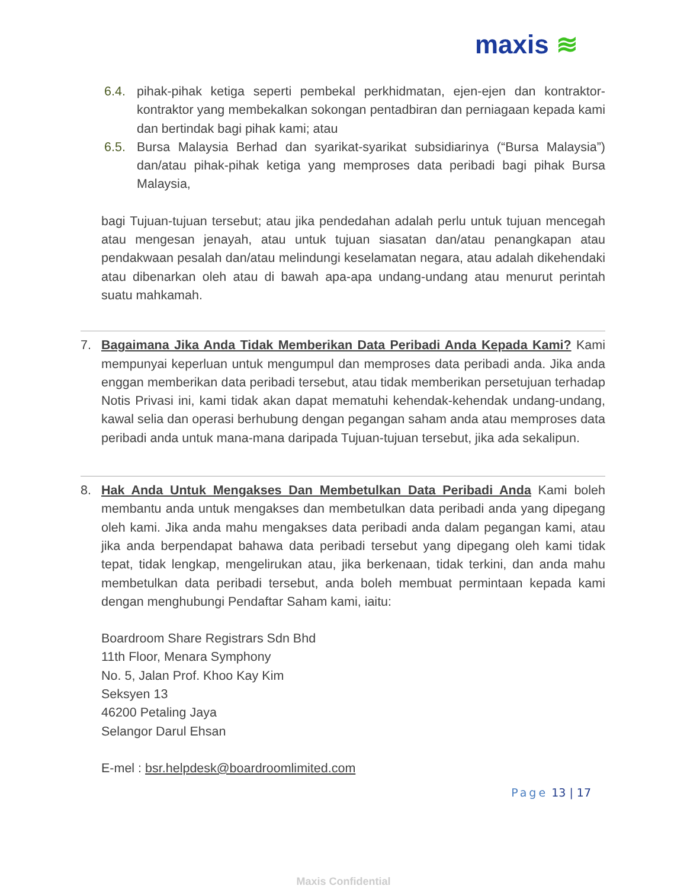maxis ≋
6.4. pihak-pihak ketiga seperti pembekal perkhidmatan, ejen-ejen dan kontraktor-kontraktor yang membekalkan sokongan pentadbiran dan perniagaan kepada kami dan bertindak bagi pihak kami; atau
6.5. Bursa Malaysia Berhad dan syarikat-syarikat subsidiarinya (“Bursa Malaysia”) dan/atau pihak-pihak ketiga yang memproses data peribadi bagi pihak Bursa Malaysia,
bagi Tujuan-tujuan tersebut; atau jika pendedahan adalah perlu untuk tujuan mencegah atau mengesan jenayah, atau untuk tujuan siasatan dan/atau penangkapan atau pendakwaan pesalah dan/atau melindungi keselamatan negara, atau adalah dikehendaki atau dibenarkan oleh atau di bawah apa-apa undang-undang atau menurut perintah suatu mahkamah.
7. Bagaimana Jika Anda Tidak Memberikan Data Peribadi Anda Kepada Kami? Kami mempunyai keperluan untuk mengumpul dan memproses data peribadi anda. Jika anda enggan memberikan data peribadi tersebut, atau tidak memberikan persetujuan terhadap Notis Privasi ini, kami tidak akan dapat mematuhi kehendak-kehendak undang-undang, kawal selia dan operasi berhubung dengan pegangan saham anda atau memproses data peribadi anda untuk mana-mana daripada Tujuan-tujuan tersebut, jika ada sekalipun.
8. Hak Anda Untuk Mengakses Dan Membetulkan Data Peribadi Anda Kami boleh membantu anda untuk mengakses dan membetulkan data peribadi anda yang dipegang oleh kami. Jika anda mahu mengakses data peribadi anda dalam pegangan kami, atau jika anda berpendapat bahawa data peribadi tersebut yang dipegang oleh kami tidak tepat, tidak lengkap, mengelirukan atau, jika berkenaan, tidak terkini, dan anda mahu membetulkan data peribadi tersebut, anda boleh membuat permintaan kepada kami dengan menghubungi Pendaftar Saham kami, iaitu:
Boardroom Share Registrars Sdn Bhd
11th Floor, Menara Symphony
No. 5, Jalan Prof. Khoo Kay Kim
Seksyen 13
46200 Petaling Jaya
Selangor Darul Ehsan
E-mel : bsr.helpdesk@boardroomlimited.com
Page 13 | 17
Maxis Confidential